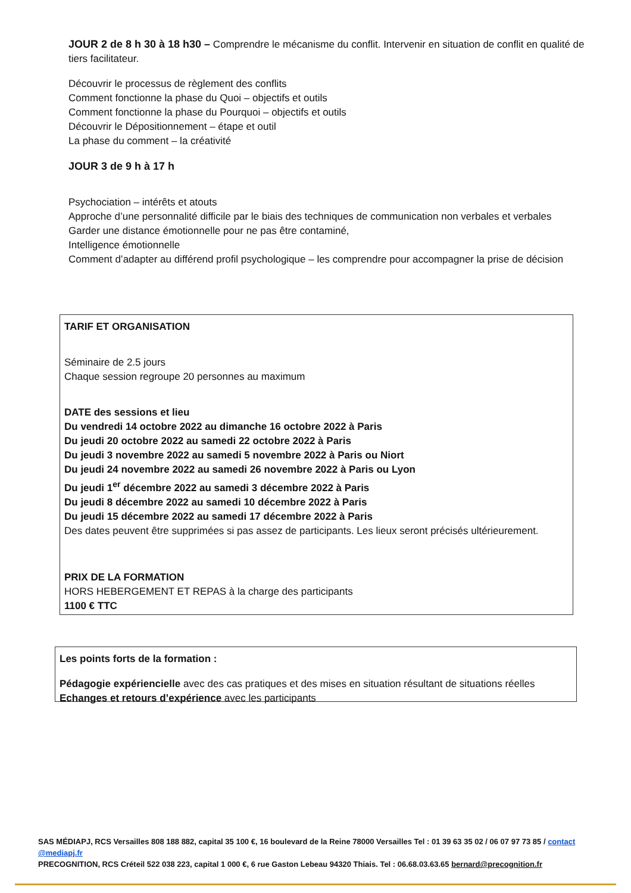JOUR 2 de 8 h 30 à 18 h30 – Comprendre le mécanisme du conflit. Intervenir en situation de conflit en qualité de tiers facilitateur.
Découvrir le processus de règlement des conflits
Comment fonctionne la phase du Quoi – objectifs et outils
Comment fonctionne la phase du Pourquoi – objectifs et outils
Découvrir le Dépositionnement – étape et outil
La phase du comment – la créativité
JOUR 3 de 9 h à 17 h
Psychociation – intérêts et atouts
Approche d’une personnalité difficile par le biais des techniques de communication non verbales et verbales
Garder une distance émotionnelle pour ne pas être contaminé,
Intelligence émotionnelle
Comment d’adapter au différend profil psychologique – les comprendre pour accompagner la prise de décision
TARIF ET ORGANISATION
Séminaire de 2.5 jours
Chaque session regroupe 20 personnes au maximum
DATE des sessions et lieu
Du vendredi 14 octobre 2022 au dimanche 16 octobre 2022 à Paris
Du jeudi 20 octobre 2022 au samedi 22 octobre 2022 à Paris
Du jeudi 3 novembre 2022 au samedi 5 novembre 2022 à Paris ou Niort
Du jeudi 24 novembre 2022 au samedi 26 novembre 2022 à Paris ou Lyon
Du jeudi 1<sup>er</sup> décembre 2022 au samedi 3 décembre 2022 à Paris
Du jeudi 8 décembre 2022 au samedi 10 décembre 2022 à Paris
Du jeudi 15 décembre 2022 au samedi 17 décembre 2022 à Paris
Des dates peuvent être supprimées si pas assez de participants. Les lieux seront précisés ultérieurement.
PRIX DE LA FORMATION
HORS HEBERGEMENT ET REPAS à la charge des participants
1100 € TTC
Les points forts de la formation :
Pédagogie expériencielle avec des cas pratiques et des mises en situation résultant de situations réelles
Echanges et retours d’expérience avec les participants
SAS MÉDIAPJ, RCS Versailles 808 188 882, capital 35 100 €, 16 boulevard de la Reine 78000 Versailles Tel : 01 39 63 35 02 / 06 07 97 73 85 / contact @mediapj.fr
PRECOGNITION, RCS Créteil 522 038 223, capital 1 000 €, 6 rue Gaston Lebeau 94320 Thiais. Tel : 06.68.03.63.65 bernard@precognition.fr